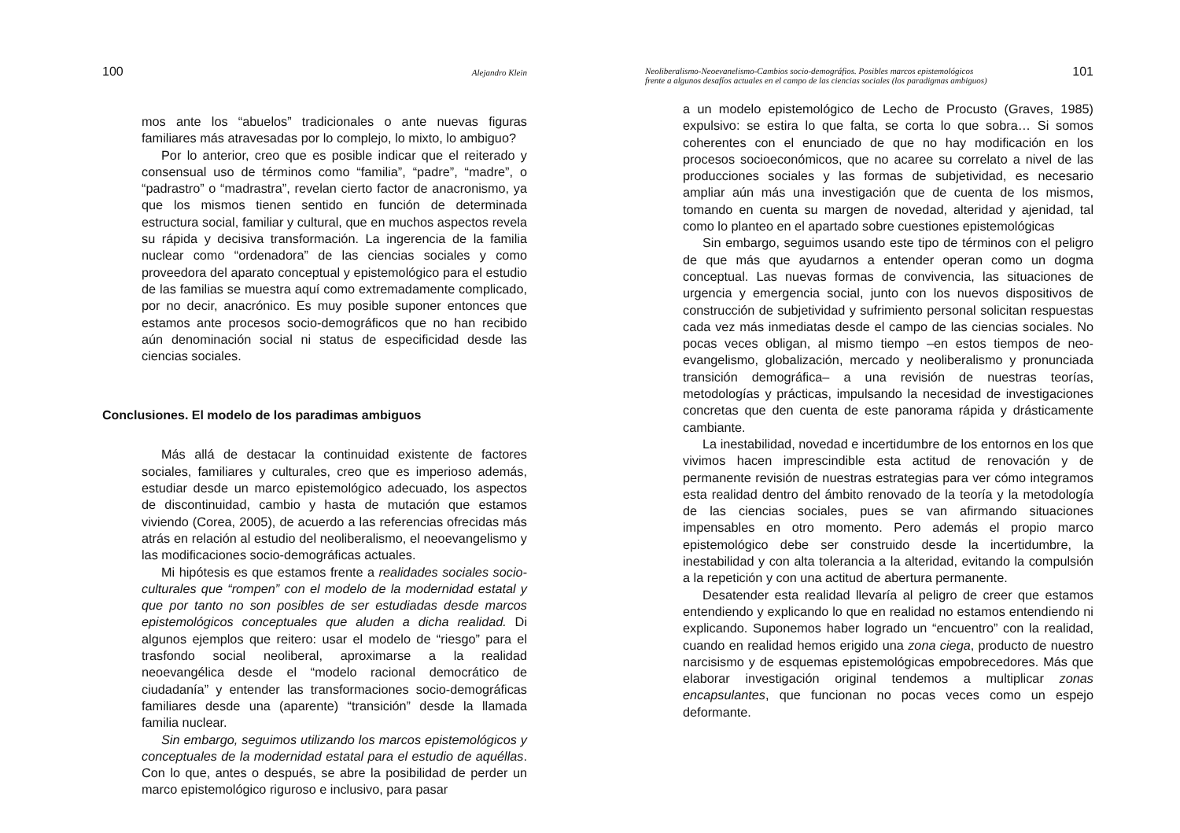100 Alejandro Klein
mos ante los “abuelos” tradicionales o ante nuevas figuras familiares más atravesadas por lo complejo, lo mixto, lo ambiguo?
Por lo anterior, creo que es posible indicar que el reiterado y consensual uso de términos como “familia”, “padre”, “madre”, o “padrastro” o “madrastra”, revelan cierto factor de anacronismo, ya que los mismos tienen sentido en función de determinada estructura social, familiar y cultural, que en muchos aspectos revela su rápida y decisiva transformación. La ingerencia de la familia nuclear como “ordenadora” de las ciencias sociales y como proveedora del aparato conceptual y epistemológico para el estudio de las familias se muestra aquí como extremadamente complicado, por no decir, anacrónico. Es muy posible suponer entonces que estamos ante procesos socio-demográficos que no han recibido aún denominación social ni status de especificidad desde las ciencias sociales.
Conclusiones. El modelo de los paradimas ambiguos
Más allá de destacar la continuidad existente de factores sociales, familiares y culturales, creo que es imperioso además, estudiar desde un marco epistemológico adecuado, los aspectos de discontinuidad, cambio y hasta de mutación que estamos viviendo (Corea, 2005), de acuerdo a las referencias ofrecidas más atrás en relación al estudio del neoliberalismo, el neoevangelismo y las modificaciones socio-demográficas actuales.
Mi hipótesis es que estamos frente a realidades sociales socio-culturales que “rompen” con el modelo de la modernidad estatal y que por tanto no son posibles de ser estudiadas desde marcos epistemológicos conceptuales que aluden a dicha realidad. Di algunos ejemplos que reitero: usar el modelo de “riesgo” para el trasfondo social neoliberal, aproximarse a la realidad neoevangélica desde el “modelo racional democrático de ciudadanía” y entender las transformaciones socio-demográficas familiares desde una (aparente) “transición” desde la llamada familia nuclear.
Sin embargo, seguimos utilizando los marcos epistemológicos y conceptuales de la modernidad estatal para el estudio de aquéllas. Con lo que, antes o después, se abre la posibilidad de perder un marco epistemológico riguroso e inclusivo, para pasar
Neoliberalismo-Neoevanelismo-Cambios socio-demográfios. Posibles marcos epistemológicos
frente a algunos desafíos actuales en el campo de las ciencias sociales (los paradigmas ambiguos) 101
a un modelo epistemológico de Lecho de Procusto (Graves, 1985) expulsivo: se estira lo que falta, se corta lo que sobra… Si somos coherentes con el enunciado de que no hay modificación en los procesos socioeconómicos, que no acaree su correlato a nivel de las producciones sociales y las formas de subjetividad, es necesario ampliar aún más una investigación que de cuenta de los mismos, tomando en cuenta su margen de novedad, alteridad y ajenidad, tal como lo planteo en el apartado sobre cuestiones epistemológicas
Sin embargo, seguimos usando este tipo de términos con el peligro de que más que ayudarnos a entender operan como un dogma conceptual. Las nuevas formas de convivencia, las situaciones de urgencia y emergencia social, junto con los nuevos dispositivos de construcción de subjetividad y sufrimiento personal solicitan respuestas cada vez más inmediatas desde el campo de las ciencias sociales. No pocas veces obligan, al mismo tiempo –en estos tiempos de neo-evangelismo, globalización, mercado y neoliberalismo y pronunciada transición demográfica– a una revisión de nuestras teorías, metodologías y prácticas, impulsando la necesidad de investigaciones concretas que den cuenta de este panorama rápida y drásticamente cambiante.
La inestabilidad, novedad e incertidumbre de los entornos en los que vivimos hacen imprescindible esta actitud de renovación y de permanente revisión de nuestras estrategias para ver cómo integramos esta realidad dentro del ámbito renovado de la teoría y la metodología de las ciencias sociales, pues se van afirmando situaciones impensables en otro momento. Pero además el propio marco epistemológico debe ser construido desde la incertidumbre, la inestabilidad y con alta tolerancia a la alteridad, evitando la compulsión a la repetición y con una actitud de abertura permanente.
Desatender esta realidad llevaría al peligro de creer que estamos entendiendo y explicando lo que en realidad no estamos entendiendo ni explicando. Suponemos haber logrado un “encuentro” con la realidad, cuando en realidad hemos erigido una zona ciega, producto de nuestro narcisismo y de esquemas epistemológicas empobrecedores. Más que elaborar investigación original tendemos a multiplicar zonas encapsulantes, que funcionan no pocas veces como un espejo deformante.